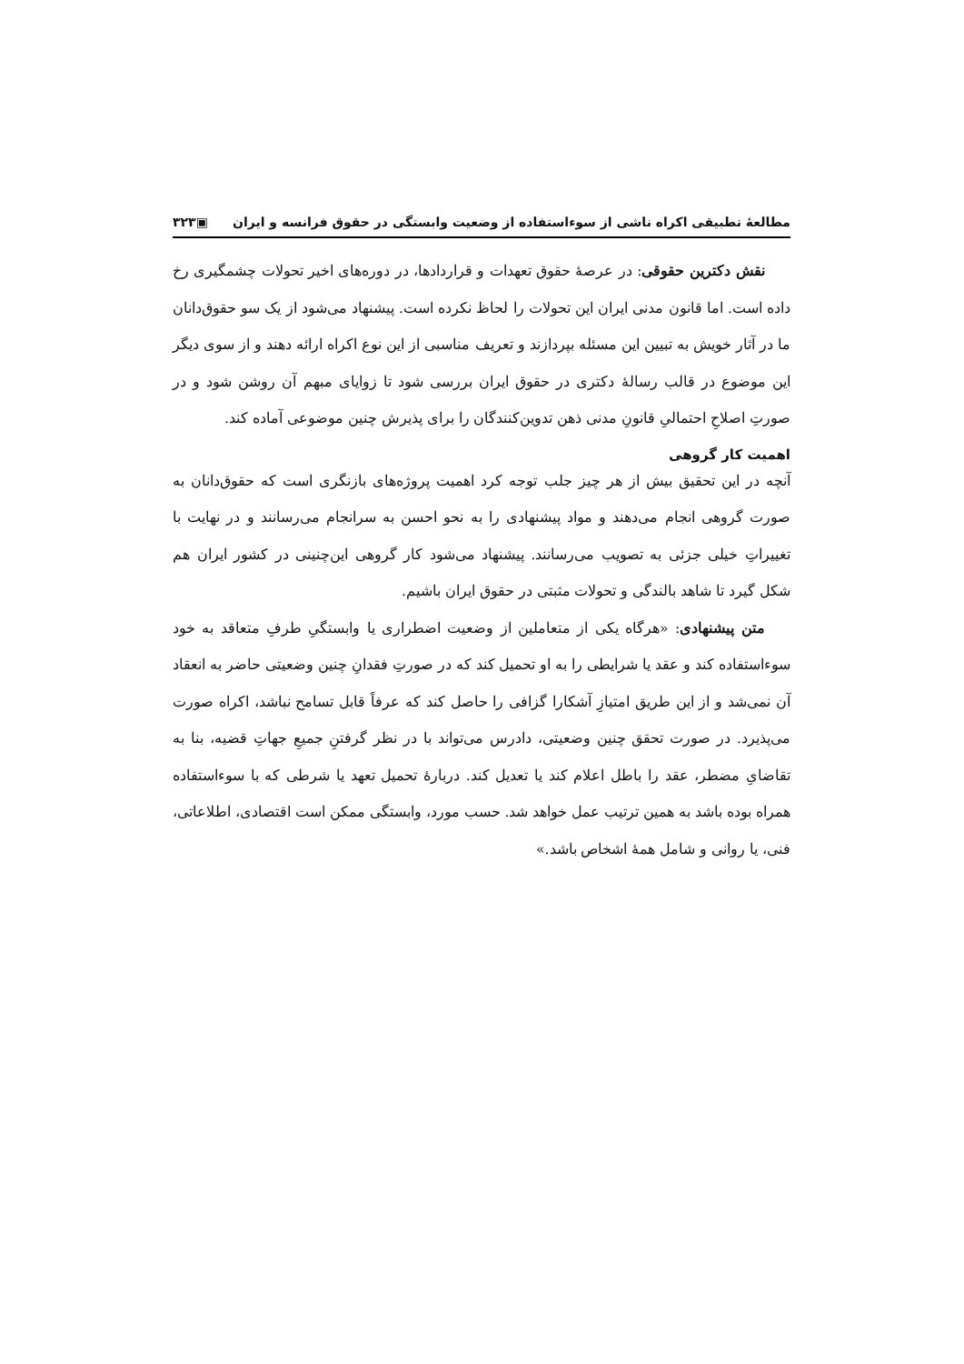مطالعهٔ تطبیقی اکراه ناشی از سوءاستفاده از وضعیت وابستگی در حقوق فرانسه و ایران ▣۳۲۳
نقش دکترین حقوقی: در عرصهٔ حقوق تعهدات و قراردادها، در دوره‌های اخیر تحولات چشمگیری رخ داده است. اما قانون مدنی ایران این تحولات را لحاظ نکرده است. پیشنهاد می‌شود از یک سو حقوق‌دانان ما در آثار خویش به تبیین این مسئله بپردازند و تعریف مناسبی از این نوع اکراه ارائه دهند و از سوی دیگر این موضوع در قالب رسالهٔ دکتری در حقوق ایران بررسی شود تا زوایای مبهم آن روشن شود و در صورتِ اصلاحِ احتمالیِ قانونِ مدنی ذهن تدوین‌کنندگان را برای پذیرش چنین موضوعی آماده کند.
اهمیت کار گروهی
آنچه در این تحقیق بیش از هر چیز جلب توجه کرد اهمیت پروژه‌های بازنگری است که حقوق‌دانان به صورت گروهی انجام می‌دهند و مواد پیشنهادی را به نحو احسن به سرانجام می‌رسانند و در نهایت با تغییراتِ خیلی جزئی به تصویب می‌رسانند. پیشنهاد می‌شود کار گروهی این‌چنینی در کشور ایران هم شکل گیرد تا شاهد بالندگی و تحولات مثبتی در حقوق ایران باشیم.
متن پیشنهادی: «هرگاه یکی از متعاملین از وضعیت اضطراری یا وابستگیِ طرفِ متعاقد به خود سوءاستفاده کند و عقد یا شرایطی را به او تحمیل کند که در صورتِ فقدانِ چنین وضعیتی حاضر به انعقاد آن نمی‌شد و از این طریق امتیازِ آشکارا گزافی را حاصل کند که عرفاً قابل تسامح نباشد، اکراه صورت می‌پذیرد. در صورت تحقق چنین وضعیتی، دادرس می‌تواند با در نظر گرفتنِ جمیعِ جهاتِ قضیه، بنا به تقاضایِ مضطر، عقد را باطل اعلام کند یا تعدیل کند. دربارهٔ تحمیل تعهد یا شرطی که با سوءاستفاده همراه بوده باشد به همین ترتیب عمل خواهد شد. حسب مورد، وابستگی ممکن است اقتصادی، اطلاعاتی، فنی، یا روانی و شامل همهٔ اشخاص باشد.»